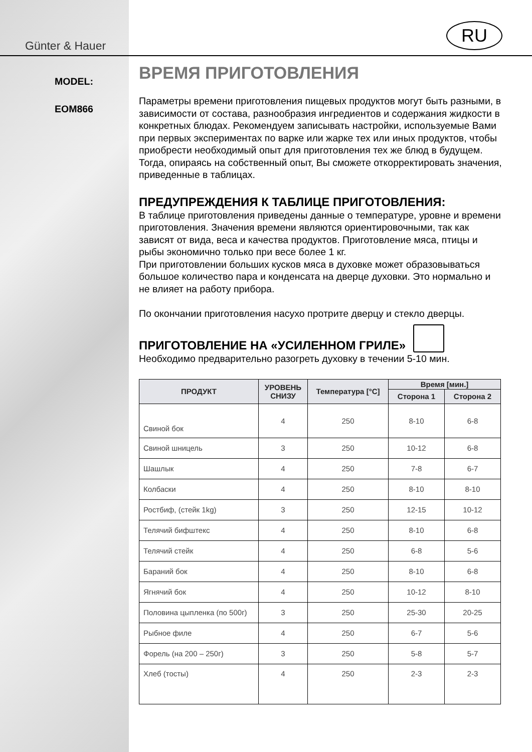Günter & Hauer
RU
MODEL:
EOM866
ВРЕМЯ ПРИГОТОВЛЕНИЯ
Параметры времени приготовления пищевых продуктов могут быть разными, в зависимости от состава, разнообразия ингредиентов и содержания жидкости в конкретных блюдах. Рекомендуем записывать настройки, используемые Вами при первых экспериментах по варке или жарке тех или иных продуктов, чтобы приобрести необходимый опыт для приготовления тех же блюд в будущем. Тогда, опираясь на собственный опыт, Вы сможете откорректировать значения, приведенные в таблицах.
ПРЕДУПРЕЖДЕНИЯ К ТАБЛИЦЕ ПРИГОТОВЛЕНИЯ:
В таблице приготовления приведены данные о температуре, уровне и времени приготовления. Значения времени являются ориентировочными, так как зависят от вида, веса и качества продуктов. Приготовление мяса, птицы и рыбы экономично только при весе более 1 кг.
При приготовлении больших кусков мяса в духовке может образовываться большое количество пара и конденсата на дверце духовки. Это нормально и не влияет на работу прибора.
По окончании приготовления насухо протрите дверцу и стекло дверцы.
ПРИГОТОВЛЕНИЕ НА «УСИЛЕННОМ ГРИЛЕ»
Необходимо предварительно разогреть духовку в течении 5-10 мин.
| ПРОДУКТ | УРОВЕНЬ СНИЗУ | Температура [°C] | Время [мин.] | |
| --- | --- | --- | --- | --- |
| | | | Сторона 1 | Сторона 2 |
| Свиной бок | 4 | 250 | 8-10 | 6-8 |
| Свиной шницель | 3 | 250 | 10-12 | 6-8 |
| Шашлык | 4 | 250 | 7-8 | 6-7 |
| Колбаски | 4 | 250 | 8-10 | 8-10 |
| Ростбиф, (стейк 1kg) | 3 | 250 | 12-15 | 10-12 |
| Телячий бифштекс | 4 | 250 | 8-10 | 6-8 |
| Телячий стейк | 4 | 250 | 6-8 | 5-6 |
| Бараний бок | 4 | 250 | 8-10 | 6-8 |
| Ягнячий бок | 4 | 250 | 10-12 | 8-10 |
| Половина цыпленка (по 500г) | 3 | 250 | 25-30 | 20-25 |
| Рыбное филе | 4 | 250 | 6-7 | 5-6 |
| Форель (на 200 – 250г) | 3 | 250 | 5-8 | 5-7 |
| Хлеб (тосты) | 4 | 250 | 2-3 | 2-3 |